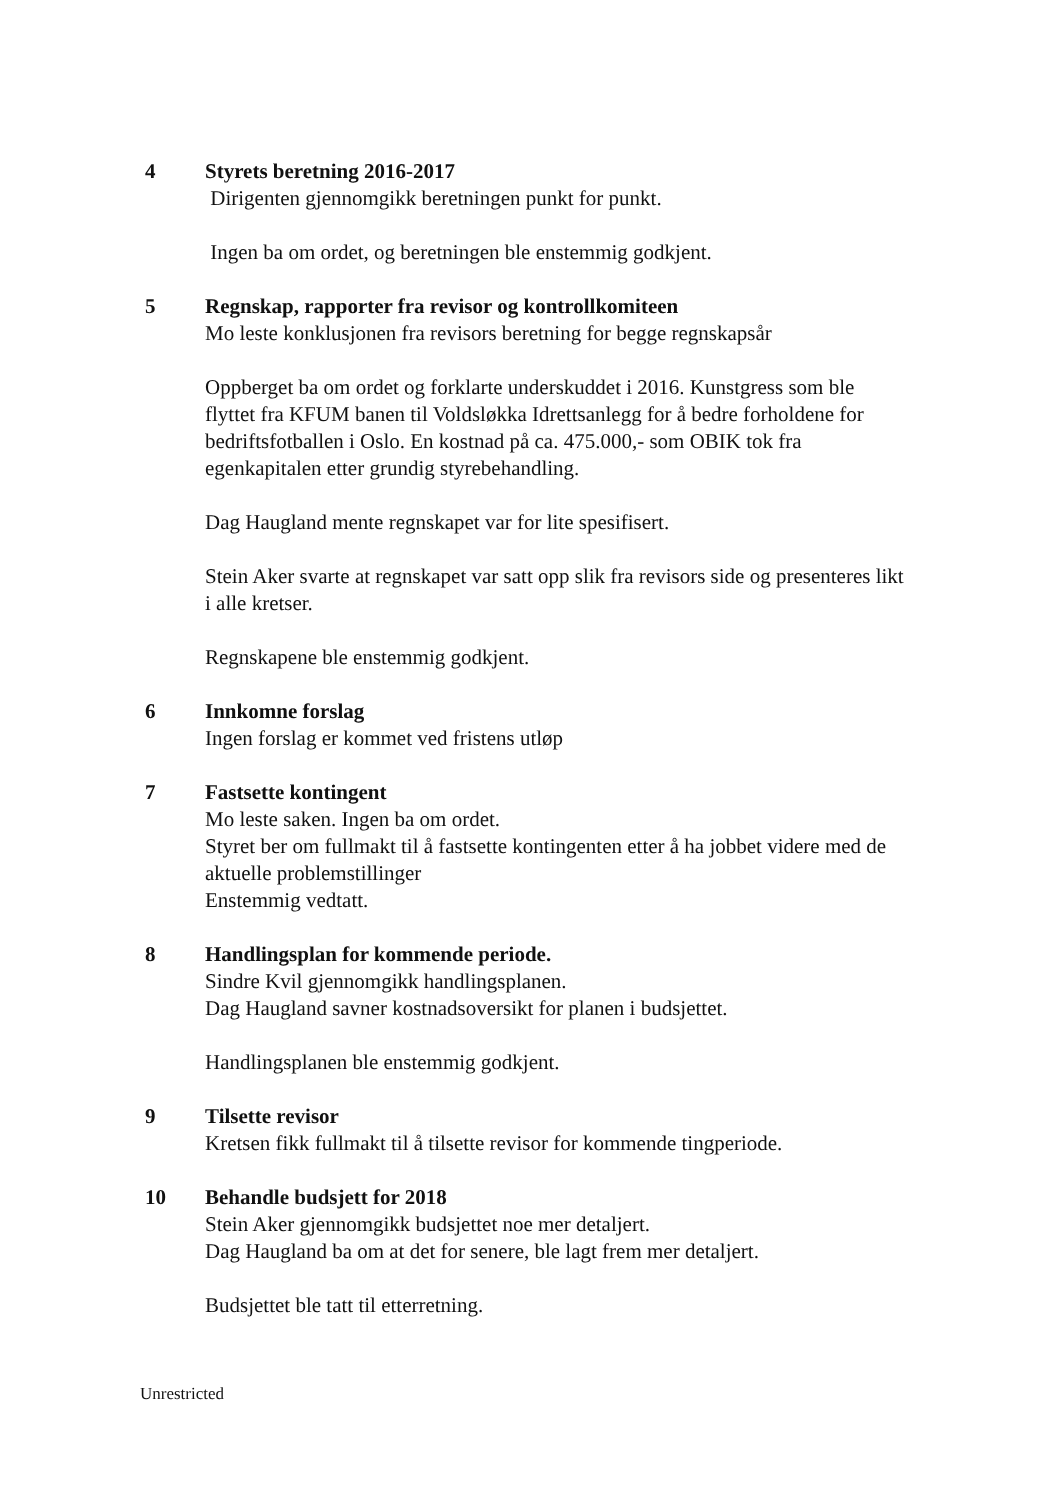4 Styrets beretning 2016-2017
Dirigenten gjennomgikk beretningen punkt for punkt.
Ingen ba om ordet, og beretningen ble enstemmig godkjent.
5 Regnskap, rapporter fra revisor og kontrollkomiteen
Mo leste konklusjonen fra revisors beretning for begge regnskapsår
Oppberget ba om ordet og forklarte underskuddet i 2016. Kunstgress som ble flyttet fra KFUM banen til Voldsløkka Idrettsanlegg for å bedre forholdene for bedriftsfotballen i Oslo. En kostnad på ca. 475.000,- som OBIK tok fra egenkapitalen etter grundig styrebehandling.
Dag Haugland mente regnskapet var for lite spesifisert.
Stein Aker svarte at regnskapet var satt opp slik fra revisors side og presenteres likt i alle kretser.
Regnskapene ble enstemmig godkjent.
6 Innkomne forslag
Ingen forslag er kommet ved fristens utløp
7 Fastsette kontingent
Mo leste saken. Ingen ba om ordet.
Styret ber om fullmakt til å fastsette kontingenten etter å ha jobbet videre med de aktuelle problemstillinger
Enstemmig vedtatt.
8 Handlingsplan for kommende periode.
Sindre Kvil gjennomgikk handlingsplanen.
Dag Haugland savner kostnadsoversikt for planen i budsjettet.
Handlingsplanen ble enstemmig godkjent.
9 Tilsette revisor
Kretsen fikk fullmakt til å tilsette revisor for kommende tingperiode.
10 Behandle budsjett for 2018
Stein Aker gjennomgikk budsjettet noe mer detaljert.
Dag Haugland ba om at det for senere, ble lagt frem mer detaljert.
Budsjettet ble tatt til etterretning.
Unrestricted